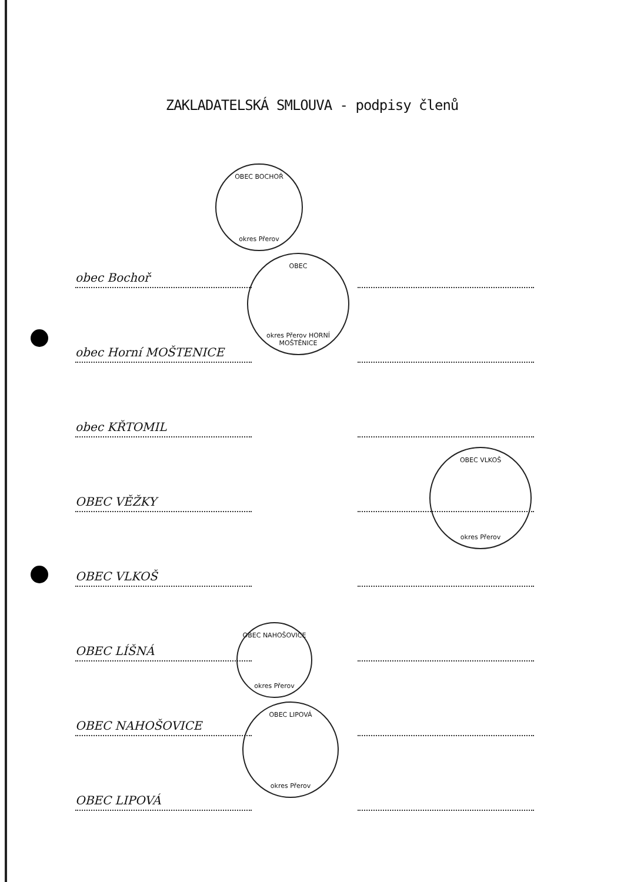ZAKLADATELSKÁ SMLOUVA - podpisy členů
obec Bochoř
obec Horní MOŠTENICE
obec KŘTOMIL
OBEC VĚŽKY
OBEC VLKOŠ
OBEC LÍŠNÁ
OBEC NAHOŠOVICE
OBEC LIPOVÁ
OBEC BOCHOŘ
okres Přerov
OBEC
okres Přerov HORNÍ MOŠTĚNICE
OBEC VLKOŠ
okres Přerov
OBEC NAHOŠOVICE
okres Přerov
OBEC LIPOVÁ
okres Přerov